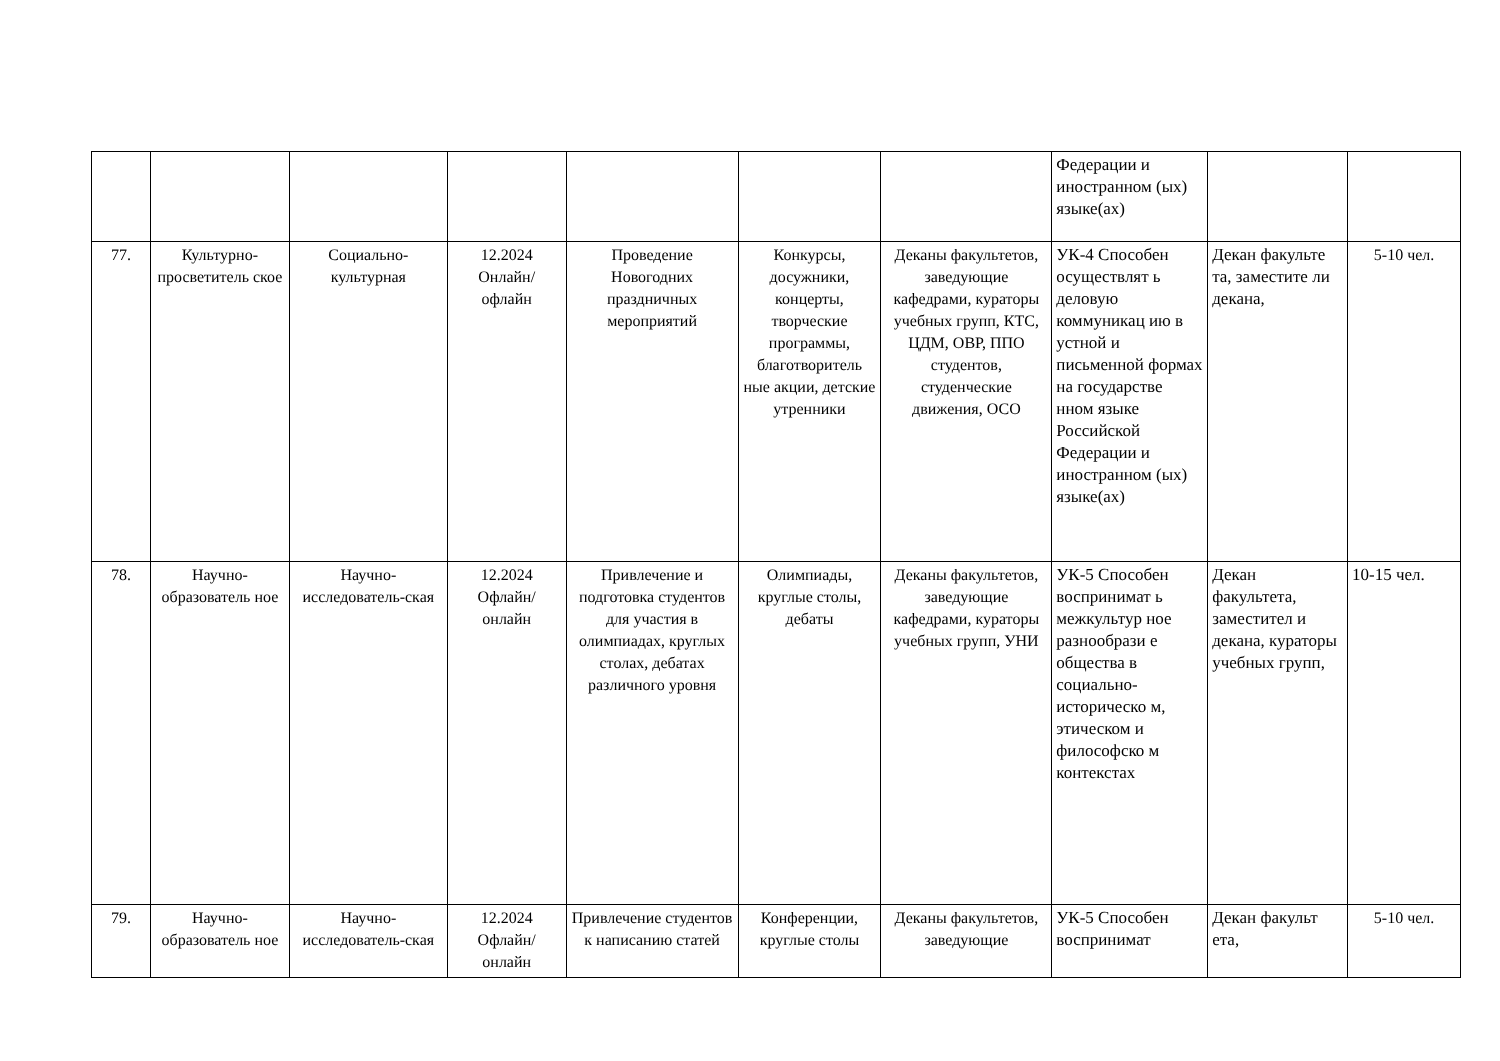| | | | | | | | Федерации и иностранном (ых) языке(ах) | | |
| 77. | Культурно-просветитель ское | Социально-культурная | 12.2024 Онлайн/ офлайн | Проведение Новогодних праздничных мероприятий | Конкурсы, досужники, концерты, творческие программы, благотворитель ные акции, детские утренники | Деканы факультетов, заведующие кафедрами, кураторы учебных групп, КТС, ЦДМ, ОВР, ППО студентов, студенческие движения, ОСО | УК-4 Способен осуществлят ь деловую коммуникац ию в устной и письменной формах на государстве нном языке Российской Федерации и иностранном (ых) языке(ах) | Декан факульте та, заместите ли декана, | 5-10 чел. |
| 78. | Научно-образователь ное | Научно-исследователь-ская | 12.2024 Офлайн/ онлайн | Привлечение и подготовка студентов для участия в олимпиадах, круглых столах, дебатах различного уровня | Олимпиады, круглые столы, дебаты | Деканы факультетов, заведующие кафедрами, кураторы учебных групп, УНИ | УК-5 Способен воспринимат ь межкультур ное разнообрази е общества в социально-историческо м, этическом и философско м контекстах | Декан факультета, заместител и декана, кураторы учебных групп, | 10-15 чел. |
| 79. | Научно-образователь ное | Научно-исследователь-ская | 12.2024 Офлайн/ онлайн | Привлечение студентов к написанию статей | Конференции, круглые столы | Деканы факультетов, заведующие | УК-5 Способен воспринимат | Декан факульт ета, | 5-10 чел. |